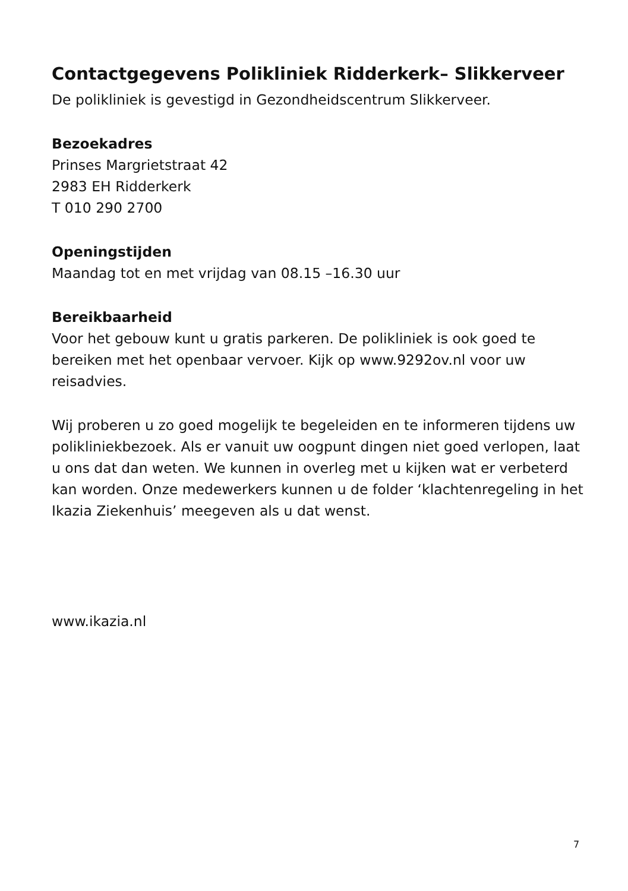Contactgegevens Polikliniek Ridderkerk– Slikkerveer
De polikliniek is gevestigd in Gezondheidscentrum Slikkerveer.
Bezoekadres
Prinses Margrietstraat 42
2983 EH Ridderkerk
T 010 290 2700
Openingstijden
Maandag tot en met vrijdag van 08.15 –16.30 uur
Bereikbaarheid
Voor het gebouw kunt u gratis parkeren. De polikliniek is ook goed te bereiken met het openbaar vervoer. Kijk op www.9292ov.nl voor uw reisadvies.
Wij proberen u zo goed mogelijk te begeleiden en te informeren tijdens uw polikliniekbezoek. Als er vanuit uw oogpunt dingen niet goed verlopen, laat u ons dat dan weten. We kunnen in overleg met u kijken wat er verbeterd kan worden. Onze medewerkers kunnen u de folder ‘klachtenregeling in het Ikazia Ziekenhuis’ meegeven als u dat wenst.
www.ikazia.nl
7